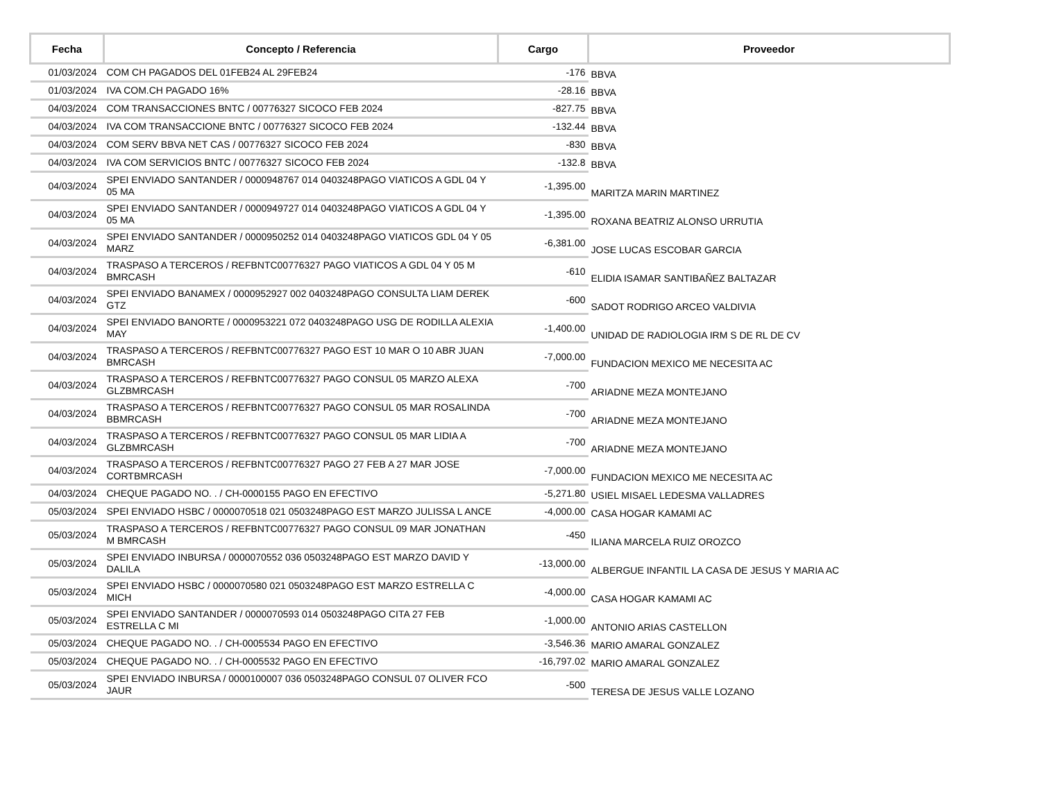| Fecha | Concepto / Referencia | Cargo | Proveedor |
| --- | --- | --- | --- |
| 01/03/2024 | COM CH PAGADOS DEL 01FEB24 AL 29FEB24 | -176 | BBVA |
| 01/03/2024 | IVA COM.CH PAGADO 16% | -28.16 | BBVA |
| 04/03/2024 | COM TRANSACCIONES BNTC / 00776327 SICOCO FEB 2024 | -827.75 | BBVA |
| 04/03/2024 | IVA COM TRANSACCIONE BNTC / 00776327 SICOCO FEB 2024 | -132.44 | BBVA |
| 04/03/2024 | COM SERV BBVA NET CAS / 00776327 SICOCO FEB 2024 | -830 | BBVA |
| 04/03/2024 | IVA COM SERVICIOS BNTC / 00776327 SICOCO FEB 2024 | -132.8 | BBVA |
| 04/03/2024 | SPEI ENVIADO SANTANDER / 0000948767 014 0403248PAGO VIATICOS A GDL 04 Y 05 MA | -1,395.00 | MARITZA MARIN MARTINEZ |
| 04/03/2024 | SPEI ENVIADO SANTANDER / 0000949727 014 0403248PAGO VIATICOS A GDL 04 Y 05 MA | -1,395.00 | ROXANA BEATRIZ ALONSO URRUTIA |
| 04/03/2024 | SPEI ENVIADO SANTANDER / 0000950252 014 0403248PAGO VIATICOS GDL 04 Y 05 MARZ | -6,381.00 | JOSE LUCAS ESCOBAR GARCIA |
| 04/03/2024 | TRASPASO A TERCEROS / REFBNTC00776327 PAGO VIATICOS A GDL 04 Y 05 M BMRCASH | -610 | ELIDIA ISAMAR SANTIBAÑEZ BALTAZAR |
| 04/03/2024 | SPEI ENVIADO BANAMEX / 0000952927 002 0403248PAGO CONSULTA LIAM DEREK GTZ | -600 | SADOT RODRIGO ARCEO VALDIVIA |
| 04/03/2024 | SPEI ENVIADO BANORTE / 0000953221 072 0403248PAGO USG DE RODILLA ALEXIA MAY | -1,400.00 | UNIDAD DE RADIOLOGIA IRM S DE RL DE CV |
| 04/03/2024 | TRASPASO A TERCEROS / REFBNTC00776327 PAGO EST 10 MAR O 10 ABR JUAN BMRCASH | -7,000.00 | FUNDACION MEXICO ME NECESITA AC |
| 04/03/2024 | TRASPASO A TERCEROS / REFBNTC00776327 PAGO CONSUL 05 MARZO ALEXA GLZBMRCASH | -700 | ARIADNE MEZA MONTEJANO |
| 04/03/2024 | TRASPASO A TERCEROS / REFBNTC00776327 PAGO CONSUL 05 MAR ROSALINDA BBMRCASH | -700 | ARIADNE MEZA MONTEJANO |
| 04/03/2024 | TRASPASO A TERCEROS / REFBNTC00776327 PAGO CONSUL 05 MAR LIDIA A GLZBMRCASH | -700 | ARIADNE MEZA MONTEJANO |
| 04/03/2024 | TRASPASO A TERCEROS / REFBNTC00776327 PAGO 27 FEB A 27 MAR JOSE CORTBMRCASH | -7,000.00 | FUNDACION MEXICO ME NECESITA AC |
| 04/03/2024 | CHEQUE PAGADO NO. . / CH-0000155 PAGO EN EFECTIVO | -5,271.80 | USIEL MISAEL LEDESMA VALLADRES |
| 05/03/2024 | SPEI ENVIADO HSBC / 0000070518 021 0503248PAGO EST MARZO JULISSA L ANCE | -4,000.00 | CASA HOGAR KAMAMI AC |
| 05/03/2024 | TRASPASO A TERCEROS / REFBNTC00776327 PAGO CONSUL 09 MAR JONATHAN M BMRCASH | -450 | ILIANA MARCELA RUIZ OROZCO |
| 05/03/2024 | SPEI ENVIADO INBURSA / 0000070552 036 0503248PAGO EST MARZO DAVID Y DALILA | -13,000.00 | ALBERGUE INFANTIL LA CASA DE JESUS Y MARIA AC |
| 05/03/2024 | SPEI ENVIADO HSBC / 0000070580 021 0503248PAGO EST MARZO ESTRELLA C MICH | -4,000.00 | CASA HOGAR KAMAMI AC |
| 05/03/2024 | SPEI ENVIADO SANTANDER / 0000070593 014 0503248PAGO CITA 27 FEB ESTRELLA C MI | -1,000.00 | ANTONIO ARIAS CASTELLON |
| 05/03/2024 | CHEQUE PAGADO NO. . / CH-0005534 PAGO EN EFECTIVO | -3,546.36 | MARIO AMARAL GONZALEZ |
| 05/03/2024 | CHEQUE PAGADO NO. . / CH-0005532 PAGO EN EFECTIVO | -16,797.02 | MARIO AMARAL GONZALEZ |
| 05/03/2024 | SPEI ENVIADO INBURSA / 0000100007 036 0503248PAGO CONSUL 07 OLIVER FCO JAUR | -500 | TERESA DE JESUS VALLE LOZANO |